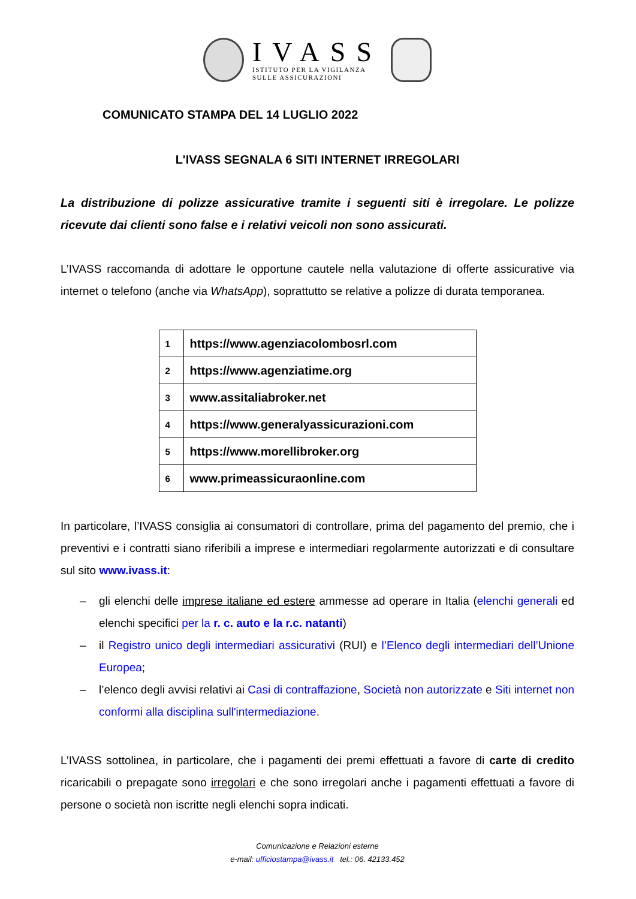IVASS
ISTITUTO PER LA VIGILANZA
SULLE ASSICURAZIONI
COMUNICATO STAMPA DEL 14 LUGLIO 2022
L'IVASS SEGNALA 6 SITI INTERNET IRREGOLARI
La distribuzione di polizze assicurative tramite i seguenti siti è irregolare. Le polizze ricevute dai clienti sono false e i relativi veicoli non sono assicurati.
L’IVASS raccomanda di adottare le opportune cautele nella valutazione di offerte assicurative via internet o telefono (anche via WhatsApp), soprattutto se relative a polizze di durata temporanea.
| 1 | https://www.agenziacolombosrl.com |
| 2 | https://www.agenziatime.org |
| 3 | www.assitaliabroker.net |
| 4 | https://www.generalyassicurazioni.com |
| 5 | https://www.morellibroker.org |
| 6 | www.primeassicuraonline.com |
In particolare, l’IVASS consiglia ai consumatori di controllare, prima del pagamento del premio, che i preventivi e i contratti siano riferibili a imprese e intermediari regolarmente autorizzati e di consultare sul sito www.ivass.it:
– gli elenchi delle imprese italiane ed estere ammesse ad operare in Italia (elenchi generali ed elenchi specifici per la r. c. auto e la r.c. natanti)
– il Registro unico degli intermediari assicurativi (RUI) e l’Elenco degli intermediari dell’Unione Europea;
– l’elenco degli avvisi relativi ai Casi di contraffazione, Società non autorizzate e Siti internet non conformi alla disciplina sull'intermediazione.
L’IVASS sottolinea, in particolare, che i pagamenti dei premi effettuati a favore di carte di credito ricaricabili o prepagate sono irregolari e che sono irregolari anche i pagamenti effettuati a favore di persone o società non iscritte negli elenchi sopra indicati.
Comunicazione e Relazioni esterne
e-mail: ufficiostampa@ivass.it tel.: 06. 42133.452